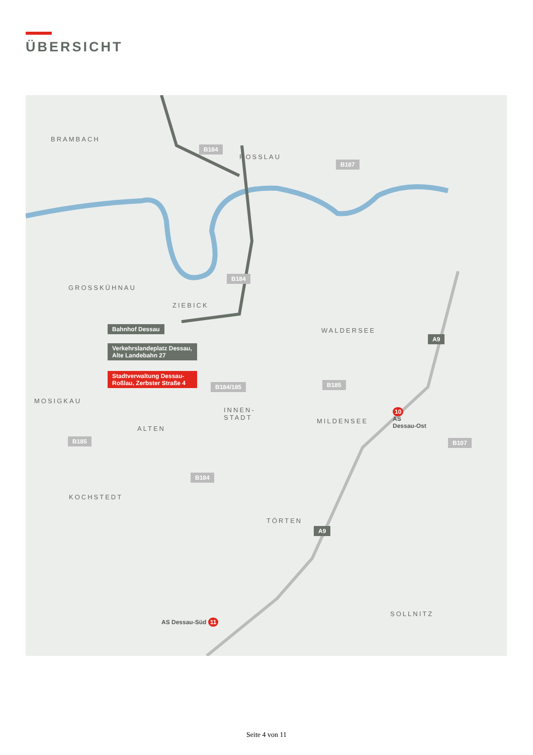ÜBERSICHT
BRAMBACH
ROSSLAU
GROSSKÜHNAU
ZIEBICK
WALDERSEE
MOSIGKAU
INNEN-
STADT
ALTEN
MILDENSEE
KOCHSTEDT
TÖRTEN
SOLLNITZ
Bahnhof Dessau
Verkehrslandeplatz Dessau, Alte Landebahn 27
Stadtverwaltung Dessau-Roßlau, Zerbster Straße 4
B184
B187
B184
A9
B184/185 B185
B185 B107
B184
A9
10
AS
Dessau-Ost
AS Dessau-Süd 11
Seite 4 von 11